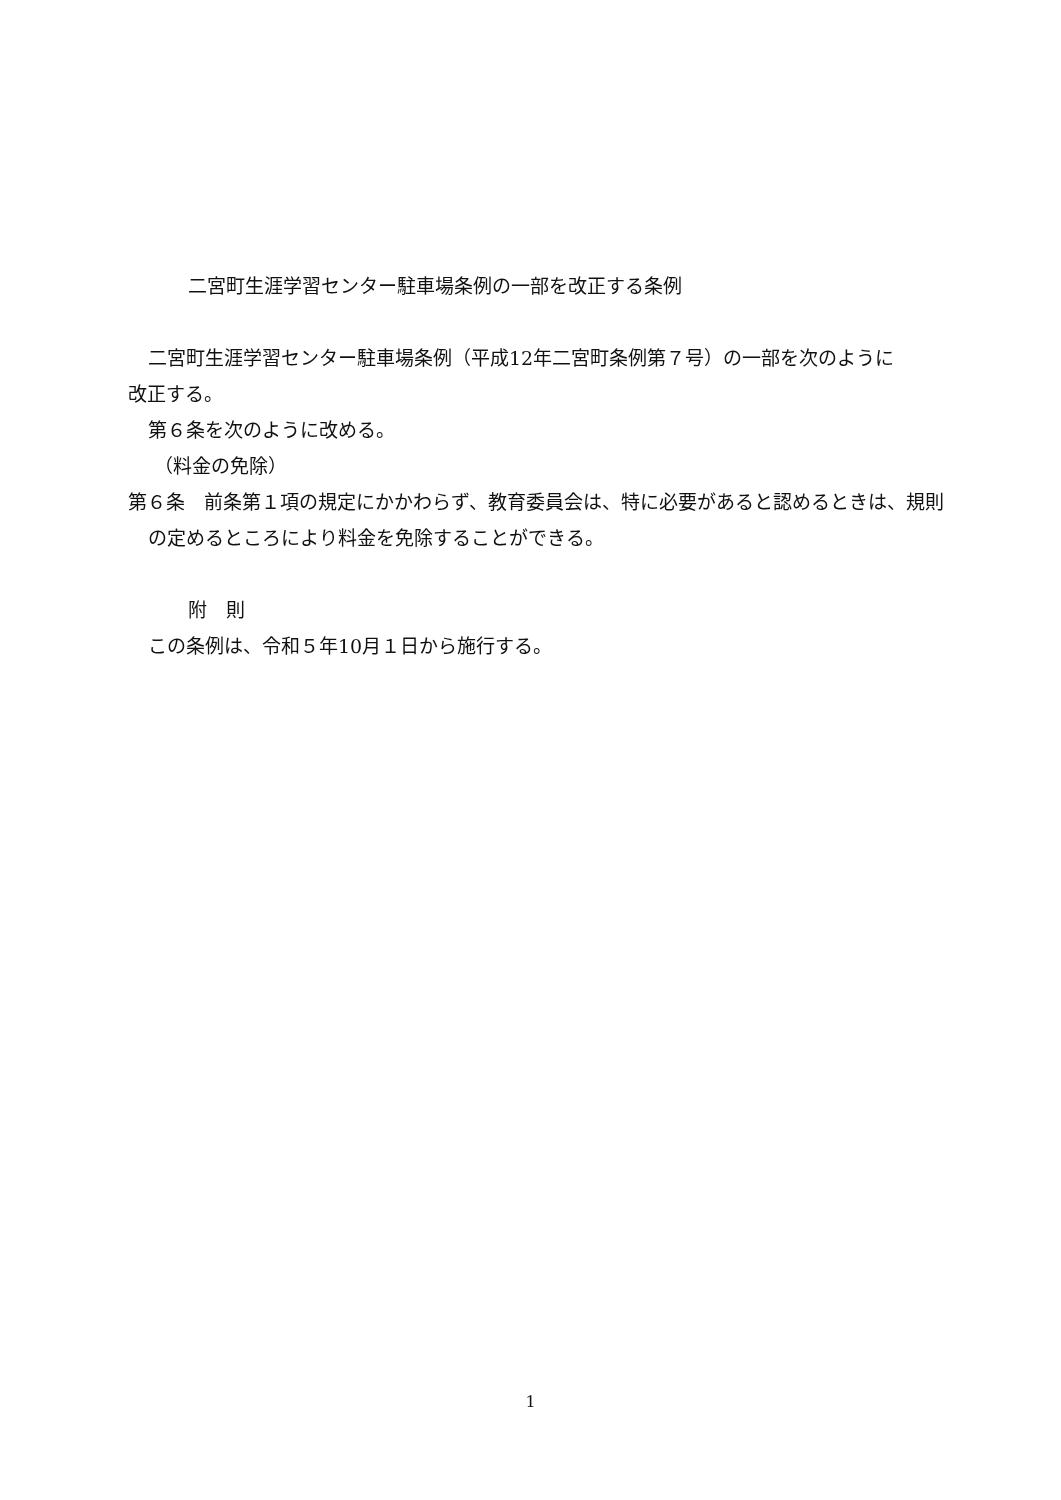二宮町生涯学習センター駐車場条例の一部を改正する条例
二宮町生涯学習センター駐車場条例（平成12年二宮町条例第７号）の一部を次のように
改正する。
第６条を次のように改める。
（料金の免除）
第６条　前条第１項の規定にかかわらず、教育委員会は、特に必要があると認めるときは、規則の定めるところにより料金を免除することができる。
附　則
この条例は、令和５年10月１日から施行する。
1